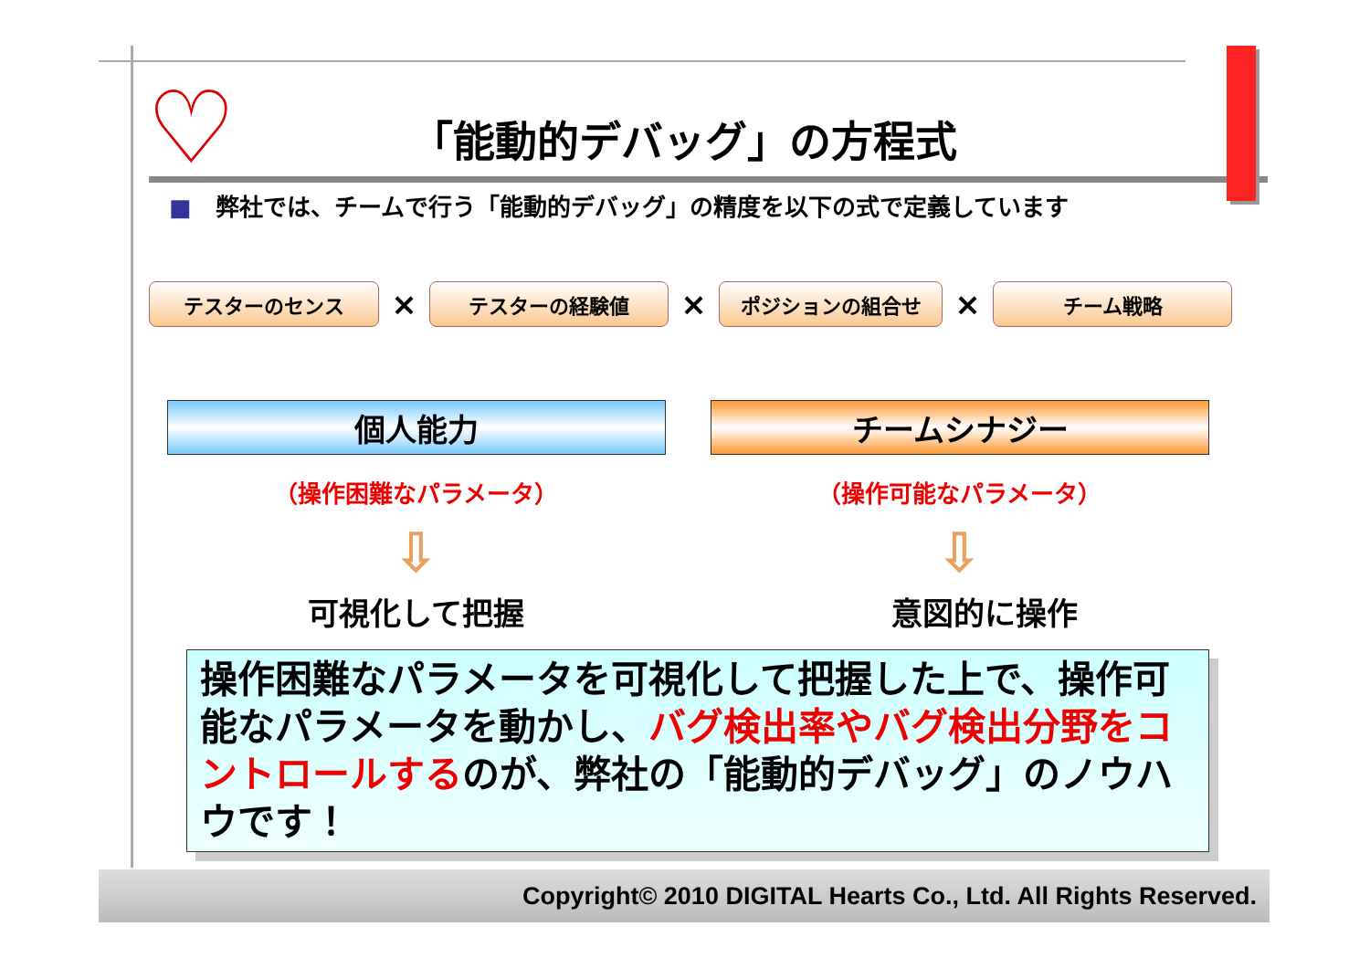♡ 「能動的デバッグ」の方程式
■　弊社では、チームで行う「能動的デバッグ」の精度を以下の式で定義しています
テスターのセンス
×
テスターの経験値
×
ポジションの組合せ
×
チーム戦略
個人能力 チームシナジー
（操作困難なパラメータ） （操作可能なパラメータ）
⇩ ⇩
可視化して把握 意図的に操作
操作困難なパラメータを可視化して把握した上で、操作可能なパラメータを動かし、バグ検出率やバグ検出分野をコントロールするのが、弊社の「能動的デバッグ」のノウハウです！
Copyright© 2010 DIGITAL Hearts Co., Ltd. All Rights Reserved.